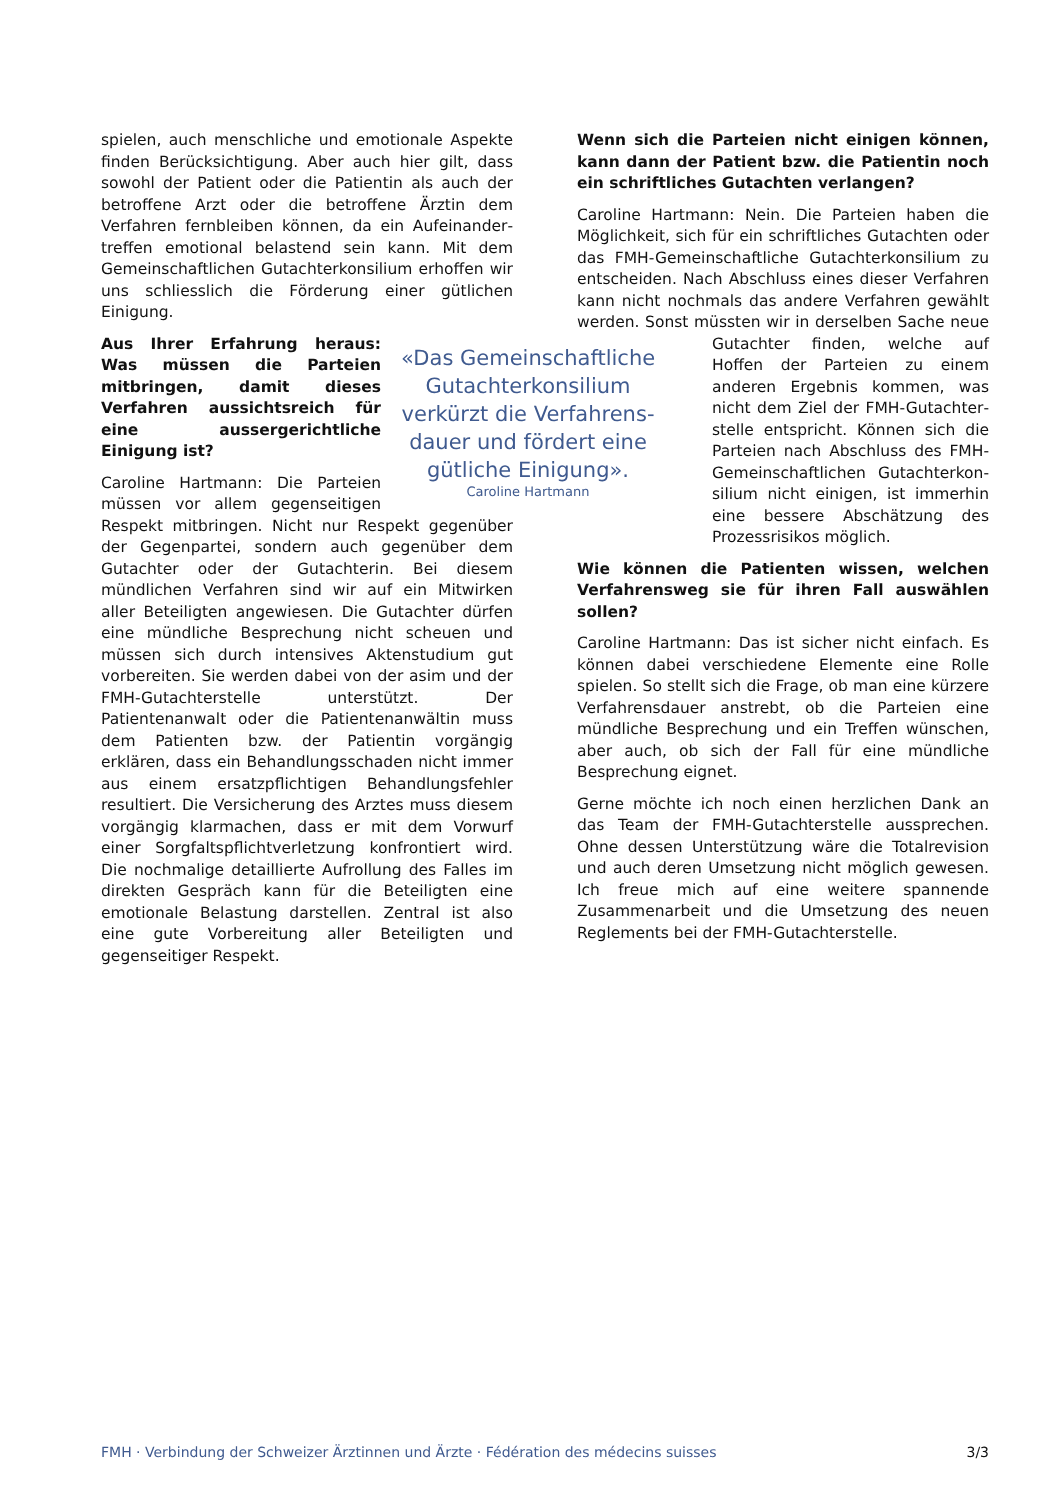spielen, auch menschliche und emotionale Aspekte finden Berücksichtigung. Aber auch hier gilt, dass sowohl der Patient oder die Patientin als auch der betroffene Arzt oder die betroffene Ärztin dem Verfahren fernbleiben können, da ein Aufeinander­treffen emotional belastend sein kann. Mit dem Gemeinschaftlichen Gutachterkonsilium erhoffen wir uns schliesslich die Förderung einer gütlichen Einigung.
«Das Gemeinschaftliche Gutachterkonsilium verkürzt die Verfahrens­dauer und fördert eine gütliche Einigung».
Caroline Hartmann
Aus Ihrer Erfahrung heraus: Was müssen die Parteien mitbringen, damit dieses Verfahren aussichts­reich für eine aussergerichtliche Einigung ist?
Caroline Hartmann: Die Parteien müssen vor allem gegenseitigen Re­spekt mitbringen. Nicht nur Respekt gegenüber der Gegenpartei, sondern auch gegenüber dem Gutachter oder der Gutachter­in. Bei diesem mündlichen Verfahren sind wir auf ein Mitwirken aller Beteiligten angewiesen. Die Gutachter dürfen eine mündliche Besprechung nicht scheuen und müssen sich durch intensives Akten­studium gut vorbereiten. Sie werden dabei von der asim und der FMH-Gutachterstelle unterstützt. Der Patientenanwalt oder die Patientenanwältin muss dem Patienten bzw. der Patientin vorgängig erklären, dass ein Behandlungsschaden nicht immer aus einem ersatzpflichtigen Behandlungsfehler resultiert. Die Versicherung des Arztes muss diesem vorgängig klarmachen, dass er mit dem Vorwurf einer Sorgfalts­pflichtverletzung konfrontiert wird. Die nochmalige detaillierte Aufrollung des Falles im direkten Gespräch kann für die Beteiligten eine emotionale Belastung darstellen. Zentral ist also eine gute Vorbereitung aller Beteiligten und gegenseitiger Respekt.
Wenn sich die Parteien nicht einigen können, kann dann der Patient bzw. die Patientin noch ein schriftliches Gutachten verlangen?
Caroline Hartmann: Nein. Die Parteien haben die Möglichkeit, sich für ein schriftliches Gutachten oder das FMH-Gemeinschaftliche Gutachterkonsilium zu entscheiden. Nach Abschluss eines dieser Verfahren kann nicht nochmals das andere Verfahren gewählt werden. Sonst müssten wir in derselben Sache neue Gutachter finden, welche auf Hoffen der Parteien zu einem anderen Ergebnis kommen, was nicht dem Ziel der FMH-Gutachter­stelle entspricht. Können sich die Parteien nach Abschluss des FMH-Gemeinschaftlichen Gutachterkon­silium nicht einigen, ist immerhin eine bessere Abschätzung des Prozessrisikos möglich.
Wie können die Patienten wissen, welchen Verfahrensweg sie für ihren Fall auswählen sollen?
Caroline Hartmann: Das ist sicher nicht einfach. Es können dabei verschiedene Elemente eine Rolle spielen. So stellt sich die Frage, ob man eine kürzere Verfahrensdauer anstrebt, ob die Parteien eine mündliche Besprechung und ein Treffen wünschen, aber auch, ob sich der Fall für eine mündliche Besprechung eignet.
Gerne möchte ich noch einen herzlichen Dank an das Team der FMH-Gutachterstelle aussprechen. Ohne dessen Unterstützung wäre die Totalrevision und auch deren Umsetzung nicht möglich gewesen. Ich freue mich auf eine weitere spannende Zusammen­arbeit und die Umsetzung des neuen Reglements bei der FMH-Gutachterstelle.
FMH · Verbindung der Schweizer Ärztinnen und Ärzte · Fédération des médecins suisses 3/3